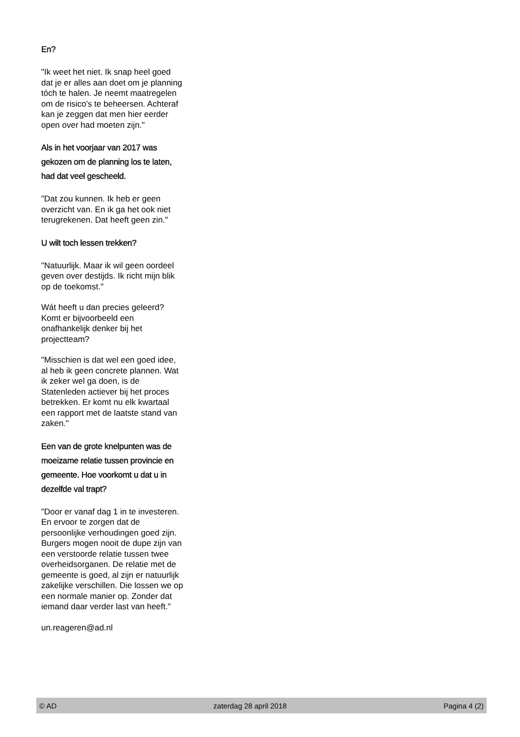En?
"Ik weet het niet. Ik snap heel goed dat je er alles aan doet om je planning tóch te halen. Je neemt maatregelen om de risico's te beheersen. Achteraf kan je zeggen dat men hier eerder open over had moeten zijn."
Als in het voorjaar van 2017 was gekozen om de planning los te laten, had dat veel gescheeld.
"Dat zou kunnen. Ik heb er geen overzicht van. En ik ga het ook niet terugrekenen. Dat heeft geen zin."
U wilt toch lessen trekken?
"Natuurlijk. Maar ik wil geen oordeel geven over destijds. Ik richt mijn blik op de toekomst."
Wát heeft u dan precies geleerd? Komt er bijvoorbeeld een onafhankelijk denker bij het projectteam?
"Misschien is dat wel een goed idee, al heb ik geen concrete plannen. Wat ik zeker wel ga doen, is de Statenleden actiever bij het proces betrekken. Er komt nu elk kwartaal een rapport met de laatste stand van zaken."
Een van de grote knelpunten was de moeizame relatie tussen provincie en gemeente. Hoe voorkomt u dat u in dezelfde val trapt?
"Door er vanaf dag 1 in te investeren. En ervoor te zorgen dat de persoonlijke verhoudingen goed zijn. Burgers mogen nooit de dupe zijn van een verstoorde relatie tussen twee overheidsorganen. De relatie met de gemeente is goed, al zijn er natuurlijk zakelijke verschillen. Die lossen we op een normale manier op. Zonder dat iemand daar verder last van heeft."
un.reageren@ad.nl
© AD zaterdag 28 april 2018 Pagina 4 (2)